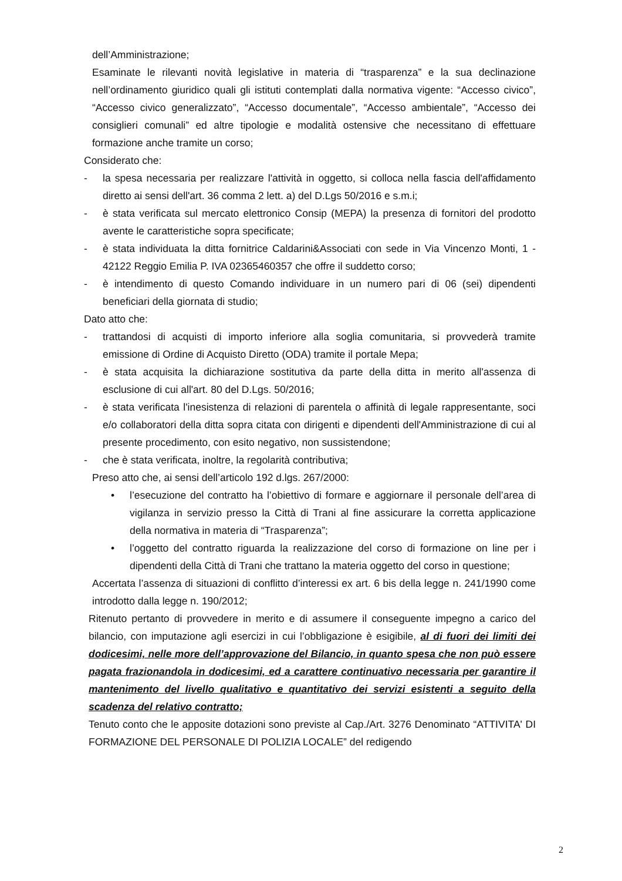dell’Amministrazione;
Esaminate le rilevanti novità legislative in materia di “trasparenza” e la sua declinazione nell’ordinamento giuridico quali gli istituti contemplati dalla normativa vigente: “Accesso civico”, “Accesso civico generalizzato”, “Accesso documentale”, “Accesso ambientale”, “Accesso dei consiglieri comunali” ed altre tipologie e modalità ostensive che necessitano di effettuare formazione anche tramite un corso;
Considerato che:
- la spesa necessaria per realizzare l'attività in oggetto, si colloca nella fascia dell'affidamento diretto ai sensi dell'art. 36 comma 2 lett. a) del D.Lgs 50/2016 e s.m.i;
- è stata verificata sul mercato elettronico Consip (MEPA) la presenza di fornitori del prodotto avente le caratteristiche sopra specificate;
- è stata individuata la ditta fornitrice Caldarini&Associati con sede in Via Vincenzo Monti, 1 - 42122 Reggio Emilia P. IVA 02365460357 che offre il suddetto corso;
- è intendimento di questo Comando individuare in un numero pari di 06 (sei) dipendenti beneficiari della giornata di studio;
Dato atto che:
- trattandosi di acquisti di importo inferiore alla soglia comunitaria, si provvederà tramite emissione di Ordine di Acquisto Diretto (ODA) tramite il portale Mepa;
- è stata acquisita la dichiarazione sostitutiva da parte della ditta in merito all'assenza di esclusione di cui all'art. 80 del D.Lgs. 50/2016;
- è stata verificata l'inesistenza di relazioni di parentela o affinità di legale rappresentante, soci e/o collaboratori della ditta sopra citata con dirigenti e dipendenti dell'Amministrazione di cui al presente procedimento, con esito negativo, non sussistendone;
- che è stata verificata, inoltre, la regolarità contributiva;
Preso atto che, ai sensi dell’articolo 192 d.lgs. 267/2000:
• l’esecuzione del contratto ha l’obiettivo di formare e aggiornare il personale dell’area di vigilanza in servizio presso la Città di Trani al fine assicurare la corretta applicazione della normativa in materia di “Trasparenza”;
• l’oggetto del contratto riguarda la realizzazione del corso di formazione on line per i dipendenti della Città di Trani che trattano la materia oggetto del corso in questione;
Accertata l’assenza di situazioni di conflitto d’interessi ex art. 6 bis della legge n. 241/1990 come introdotto dalla legge n. 190/2012;
Ritenuto pertanto di provvedere in merito e di assumere il conseguente impegno a carico del bilancio, con imputazione agli esercizi in cui l’obbligazione è esigibile, al di fuori dei limiti dei dodicesimi, nelle more dell’approvazione del Bilancio, in quanto spesa che non può essere pagata frazionandola in dodicesimi, ed a carattere continuativo necessaria per garantire il mantenimento del livello qualitativo e quantitativo dei servizi esistenti a seguito della scadenza del relativo contratto;
Tenuto conto che le apposite dotazioni sono previste al Cap./Art. 3276 Denominato “ATTIVITA' DI FORMAZIONE DEL PERSONALE DI POLIZIA LOCALE” del redigendo
2